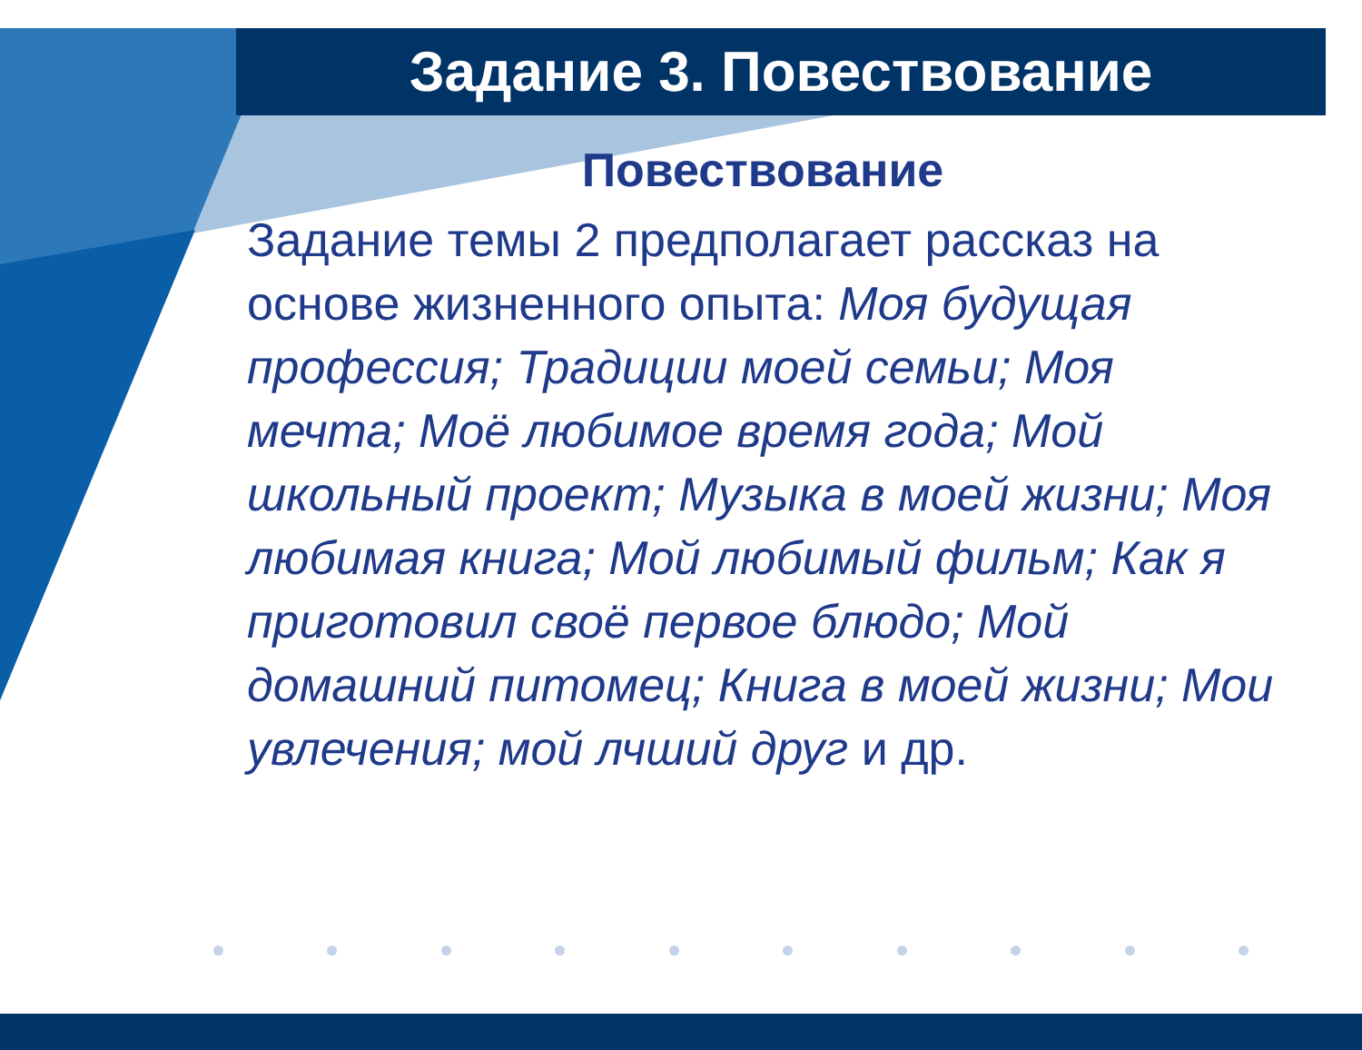Задание 3. Повествование
Повествование
Задание темы 2 предполагает рассказ на основе жизненного опыта: Моя будущая профессия; Традиции моей семьи; Моя мечта; Моё любимое время года; Мой школьный проект; Музыка в моей жизни; Моя любимая книга; Мой любимый фильм; Как я приготовил своё первое блюдо; Мой домашний питомец; Книга в моей жизни; Мои увлечения; мой лчший друг и др.